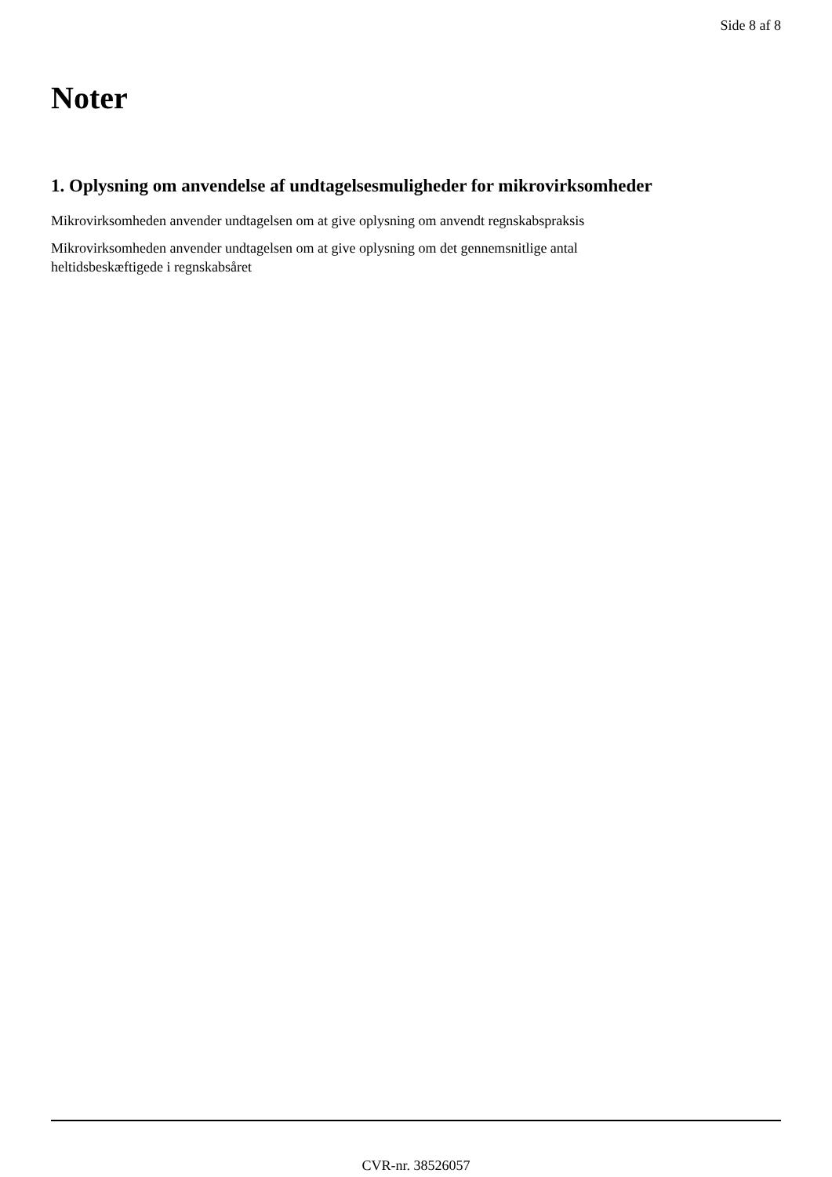Side 8 af 8
Noter
1. Oplysning om anvendelse af undtagelsesmuligheder for mikrovirksomheder
Mikrovirksomheden anvender undtagelsen om at give oplysning om anvendt regnskabspraksis
Mikrovirksomheden anvender undtagelsen om at give oplysning om det gennemsnitlige antal
heltidsbeskæftigede i regnskabsåret
CVR-nr. 38526057